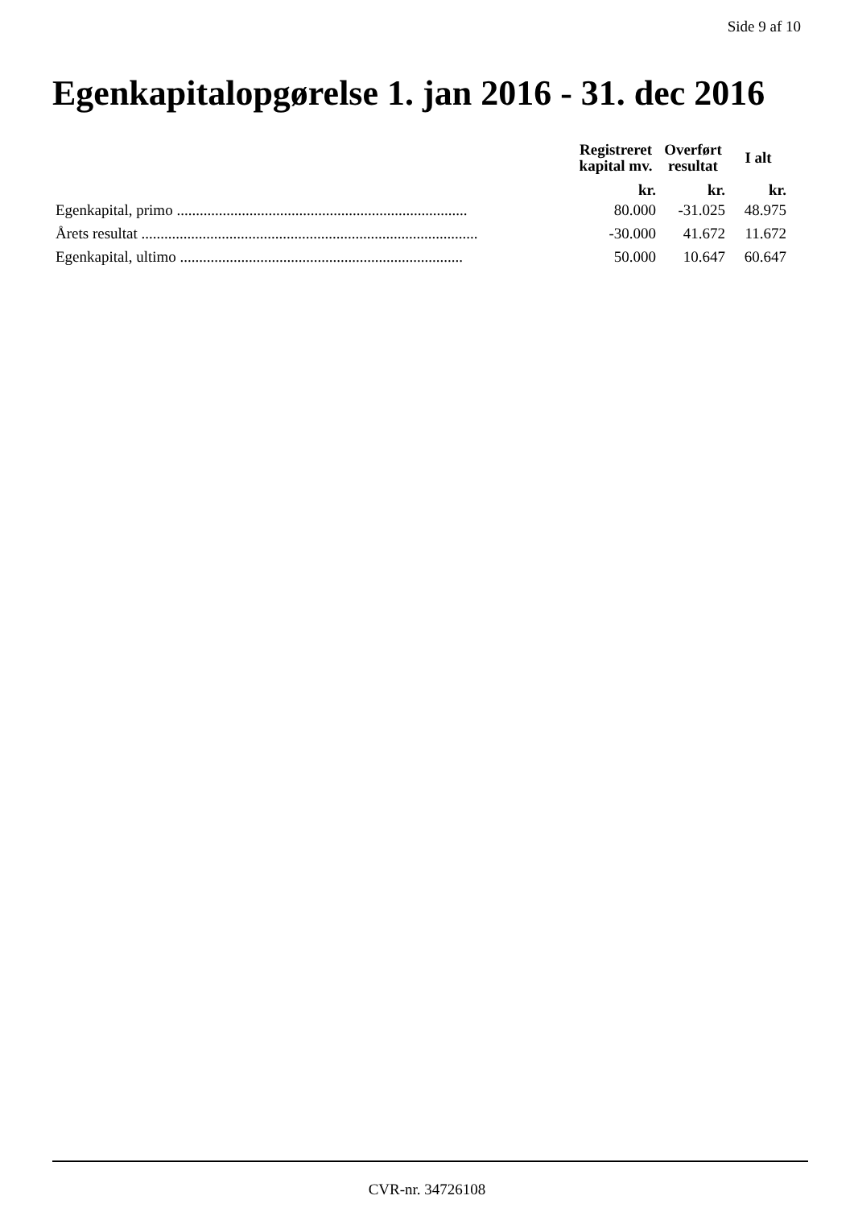Side 9 af 10
Egenkapitalopgørelse 1. jan 2016 - 31. dec 2016
| | Registreret kapital mv. | Overført resultat | I alt |
| --- | --- | --- | --- |
| | kr. | kr. | kr. |
| Egenkapital, primo ............................................................................ | 80.000 | -31.025 | 48.975 |
| Årets resultat ........................................................................................ | -30.000 | 41.672 | 11.672 |
| Egenkapital, ultimo .......................................................................... | 50.000 | 10.647 | 60.647 |
CVR-nr. 34726108